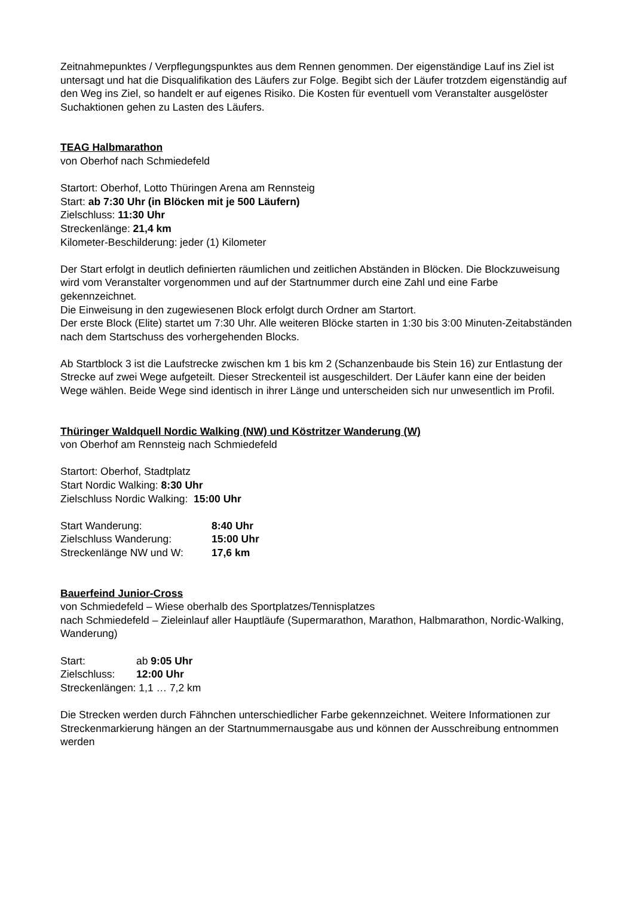Zeitnahmepunktes / Verpflegungspunktes aus dem Rennen genommen. Der eigenständige Lauf ins Ziel ist untersagt und hat die Disqualifikation des Läufers zur Folge. Begibt sich der Läufer trotzdem eigenständig auf den Weg ins Ziel, so handelt er auf eigenes Risiko. Die Kosten für eventuell vom Veranstalter ausgelöster Suchaktionen gehen zu Lasten des Läufers.
TEAG Halbmarathon
von Oberhof nach Schmiedefeld
Startort: Oberhof, Lotto Thüringen Arena am Rennsteig
Start: ab 7:30 Uhr (in Blöcken mit je 500 Läufern)
Zielschluss: 11:30 Uhr
Streckenlänge: 21,4 km
Kilometer-Beschilderung: jeder (1) Kilometer
Der Start erfolgt in deutlich definierten räumlichen und zeitlichen Abständen in Blöcken. Die Blockzuweisung wird vom Veranstalter vorgenommen und auf der Startnummer durch eine Zahl und eine Farbe gekennzeichnet.
Die Einweisung in den zugewiesenen Block erfolgt durch Ordner am Startort.
Der erste Block (Elite) startet um 7:30 Uhr. Alle weiteren Blöcke starten in 1:30 bis 3:00 Minuten-Zeitabständen nach dem Startschuss des vorhergehenden Blocks.
Ab Startblock 3 ist die Laufstrecke zwischen km 1 bis km 2 (Schanzenbaude bis Stein 16) zur Entlastung der Strecke auf zwei Wege aufgeteilt. Dieser Streckenteil ist ausgeschildert. Der Läufer kann eine der beiden Wege wählen. Beide Wege sind identisch in ihrer Länge und unterscheiden sich nur unwesentlich im Profil.
Thüringer Waldquell Nordic Walking (NW) und Köstritzer Wanderung (W)
von Oberhof am Rennsteig nach Schmiedefeld
Startort: Oberhof, Stadtplatz
Start Nordic Walking: 8:30 Uhr
Zielschluss Nordic Walking: 15:00 Uhr
Start Wanderung: 8:40 Uhr
Zielschluss Wanderung: 15:00 Uhr
Streckenlänge NW und W: 17,6 km
Bauerfeind Junior-Cross
von Schmiedefeld – Wiese oberhalb des Sportplatzes/Tennisplatzes
nach Schmiedefeld – Zieleinlauf aller Hauptläufe (Supermarathon, Marathon, Halbmarathon, Nordic-Walking, Wanderung)
Start: ab 9:05 Uhr
Zielschluss: 12:00 Uhr
Streckenlängen: 1,1 … 7,2 km
Die Strecken werden durch Fähnchen unterschiedlicher Farbe gekennzeichnet. Weitere Informationen zur Streckenmarkierung hängen an der Startnummernausgabe aus und können der Ausschreibung entnommen werden